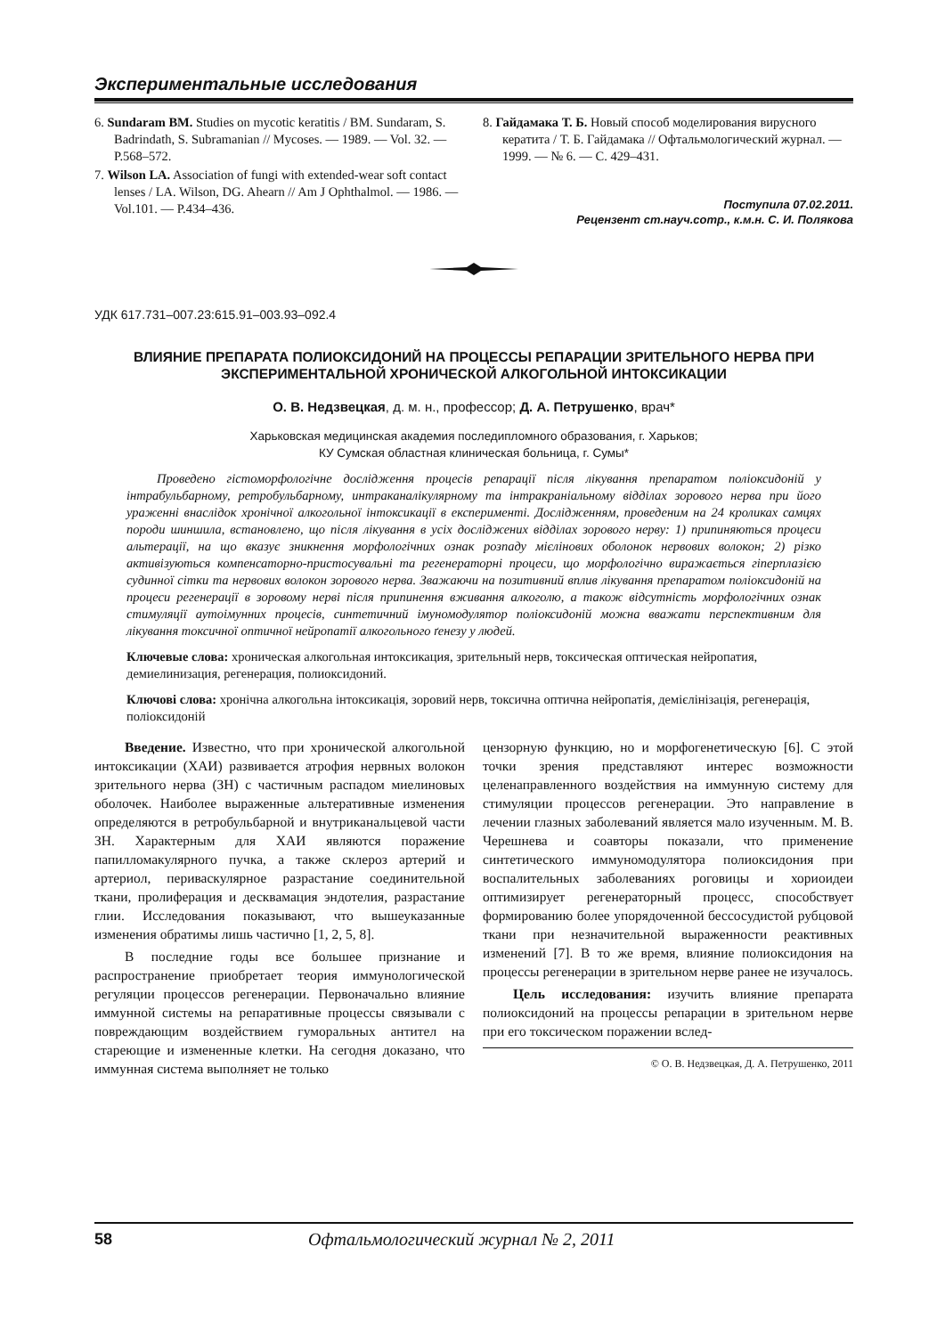Экспериментальные исследования
6. Sundaram BM. Studies on mycotic keratitis / BM. Sundaram, S. Badrindath, S. Subramanian // Mycoses. — 1989. — Vol. 32. — P.568–572.
7. Wilson LA. Association of fungi with extended-wear soft contact lenses / LA. Wilson, DG. Ahearn // Am J Ophthalmol. — 1986. — Vol.101. — P.434–436.
8. Гайдамака Т. Б. Новый способ моделирования вирусного кератита / Т. Б. Гайдамака // Офтальмологический журнал. — 1999. — № 6. — С. 429–431.
Поступила 07.02.2011.
Рецензент ст.науч.сотр., к.м.н. С. И. Полякова
УДК 617.731–007.23:615.91–003.93–092.4
ВЛИЯНИЕ ПРЕПАРАТА ПОЛИОКСИДОНИЙ НА ПРОЦЕССЫ РЕПАРАЦИИ ЗРИТЕЛЬНОГО НЕРВА ПРИ ЭКСПЕРИМЕНТАЛЬНОЙ ХРОНИЧЕСКОЙ АЛКОГОЛЬНОЙ ИНТОКСИКАЦИИ
О. В. Недзвецкая, д. м. н., профессор; Д. А. Петрушенко, врач*
Харьковская медицинская академия последипломного образования, г. Харьков;
КУ Сумская областная клиническая больница, г. Сумы*
Проведено гістоморфологічне дослідження процесів репарації після лікування препаратом поліоксидоній у інтрабульбарному, ретробульбарному, интраканалікулярному та інтракраніальному відділах зорового нерва при його ураженні внаслідок хронічної алкогольної інтоксикації в експерименті. Дослідженням, проведеним на 24 кроликах самцях породи шиншила, встановлено, що після лікування в усіх досліджених відділах зорового нерву: 1) припиняються процеси альтерації, на що вказує зникнення морфологічних ознак розпаду мієлінових оболонок нервових волокон; 2) різко активізуються компенсаторно-пристосувальні та регенераторні процеси, що морфологічно виражається гіперплазією судинної сітки та нервових волокон зорового нерва. Зважаючи на позитивний вплив лікування препаратом поліоксидоній на процеси регенерації в зоровому нерві після припинення вживання алкоголю, а також відсутність морфологічних ознак стимуляції аутоімунних процесів, синтетичний імуномодулятор поліоксидоній можна вважати перспективним для лікування токсичної оптичної нейропатії алкогольного ґенезу у людей.
Ключевые слова: хроническая алкогольная интоксикация, зрительный нерв, токсическая оптическая нейропатия, демиелинизация, регенерация, полиоксидоний.
Ключові слова: хронічна алкогольна інтоксикація, зоровий нерв, токсична оптична нейропатія, демієлінізація, регенерація, поліоксидоній
Введение. Известно, что при хронической алкогольной интоксикации (ХАИ) развивается атрофия нервных волокон зрительного нерва (ЗН) с частичным распадом миелиновых оболочек. Наиболее выраженные альтеративные изменения определяются в ретробульбарной и внутриканальцевой части ЗН. Характерным для ХАИ являются поражение папилломакулярного пучка, а также склероз артерий и артериол, периваскулярное разрастание соединительной ткани, пролиферация и десквамация эндотелия, разрастание глии. Исследования показывают, что вышеуказанные изменения обратимы лишь частично [1, 2, 5, 8].
В последние годы все большее признание и распространение приобретает теория иммунологической регуляции процессов регенерации. Первоначально влияние иммунной системы на репаративные процессы связывали с повреждающим воздействием гуморальных антител на стареющие и измененные клетки. На сегодня доказано, что иммунная система выполняет не только
цензорную функцию, но и морфогенетическую [6]. С этой точки зрения представляют интерес возможности целенаправленного воздействия на иммунную систему для стимуляции процессов регенерации. Это направление в лечении глазных заболеваний является мало изученным. М. В. Черешнева и соавторы показали, что применение синтетического иммуномодулятора полиоксидония при воспалительных заболеваниях роговицы и хориоидеи оптимизирует регенераторный процесс, способствует формированию более упорядоченной бессосудистой рубцовой ткани при незначительной выраженности реактивных изменений [7]. В то же время, влияние полиоксидония на процессы регенерации в зрительном нерве ранее не изучалось.
Цель исследования: изучить влияние препарата полиоксидоний на процессы репарации в зрительном нерве при его токсическом поражении вслед-
© О. В. Недзвецкая, Д. А. Петрушенко, 2011
58 Офтальмологический журнал № 2, 2011